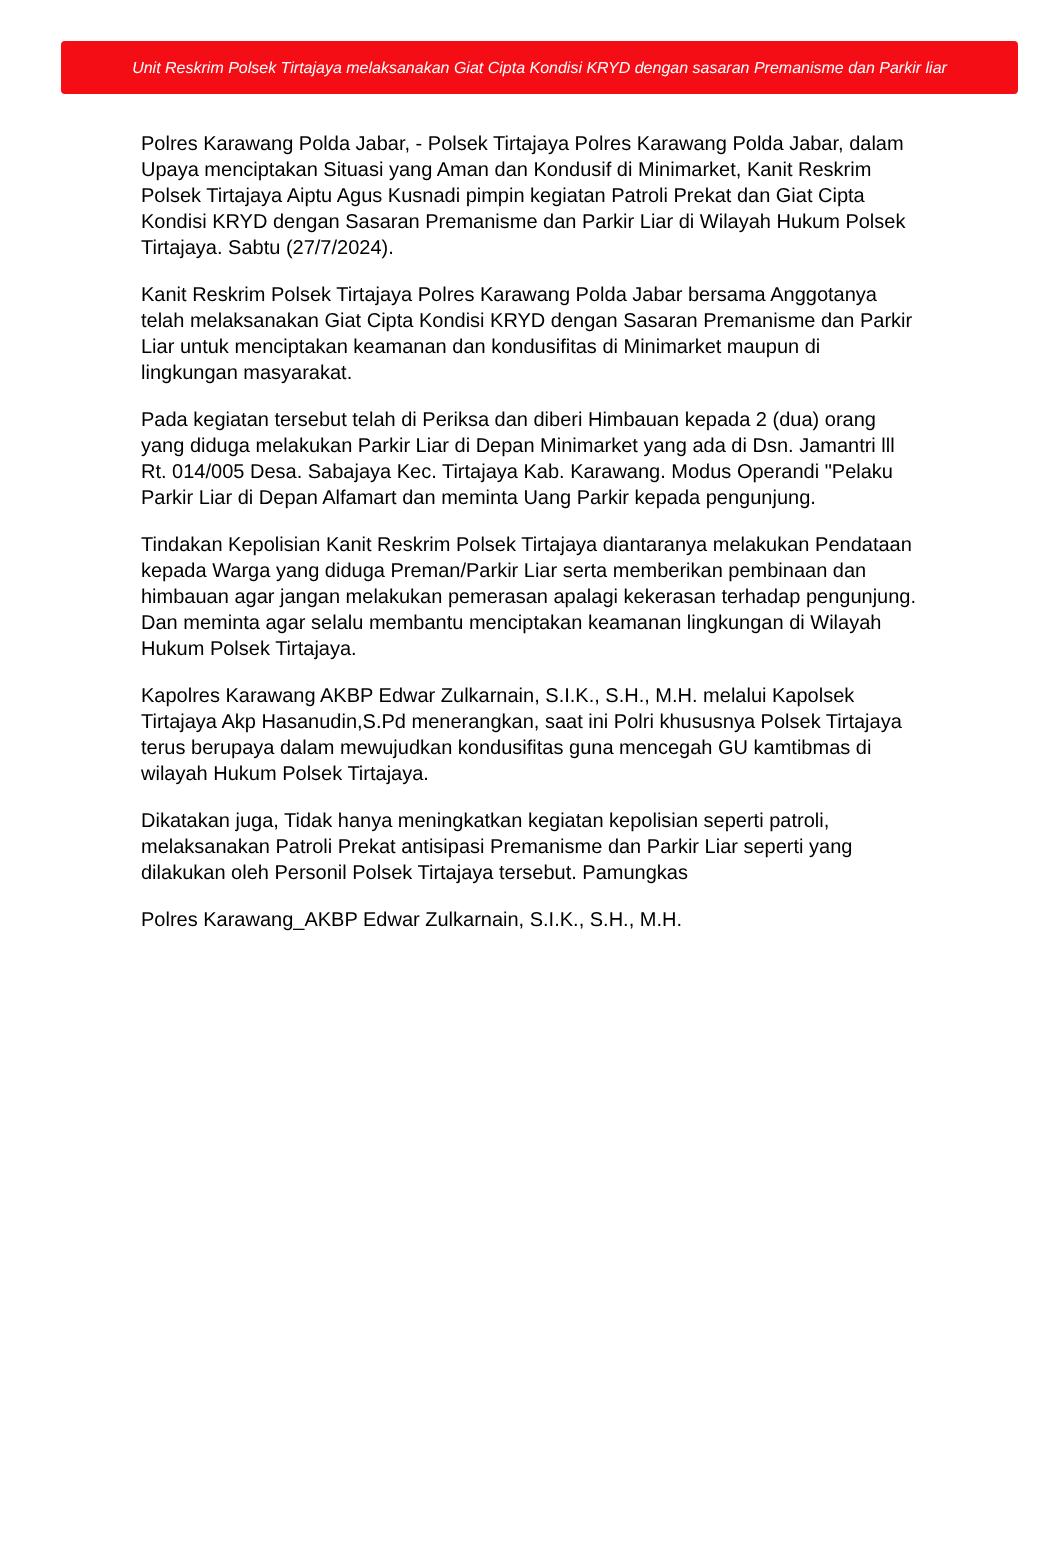Unit Reskrim Polsek Tirtajaya melaksanakan Giat Cipta Kondisi KRYD dengan sasaran Premanisme dan Parkir liar
Polres Karawang Polda Jabar, - Polsek Tirtajaya Polres Karawang Polda Jabar, dalam Upaya menciptakan Situasi yang Aman dan Kondusif di Minimarket, Kanit Reskrim Polsek Tirtajaya Aiptu Agus Kusnadi pimpin kegiatan Patroli Prekat dan Giat Cipta Kondisi KRYD dengan Sasaran Premanisme dan Parkir Liar di Wilayah Hukum Polsek Tirtajaya. Sabtu (27/7/2024).
Kanit Reskrim Polsek Tirtajaya Polres Karawang Polda Jabar bersama Anggotanya telah melaksanakan Giat Cipta Kondisi KRYD dengan Sasaran Premanisme dan Parkir Liar untuk menciptakan keamanan dan kondusifitas di Minimarket maupun di lingkungan masyarakat.
Pada kegiatan tersebut telah di Periksa dan diberi Himbauan kepada 2 (dua) orang yang diduga melakukan Parkir Liar di Depan Minimarket yang ada di Dsn. Jamantri lll Rt. 014/005 Desa. Sabajaya Kec. Tirtajaya Kab. Karawang. Modus Operandi "Pelaku Parkir Liar di Depan Alfamart dan meminta Uang Parkir kepada pengunjung.
Tindakan Kepolisian Kanit Reskrim Polsek Tirtajaya diantaranya melakukan Pendataan kepada Warga yang diduga Preman/Parkir Liar serta memberikan pembinaan dan himbauan agar jangan melakukan pemerasan apalagi kekerasan terhadap pengunjung. Dan meminta agar selalu membantu menciptakan keamanan lingkungan di Wilayah Hukum Polsek Tirtajaya.
Kapolres Karawang AKBP Edwar Zulkarnain, S.I.K., S.H., M.H. melalui Kapolsek Tirtajaya Akp Hasanudin,S.Pd menerangkan, saat ini Polri khususnya Polsek Tirtajaya terus berupaya dalam mewujudkan kondusifitas guna mencegah GU kamtibmas di wilayah Hukum Polsek Tirtajaya.
Dikatakan juga, Tidak hanya meningkatkan kegiatan kepolisian seperti patroli, melaksanakan Patroli Prekat antisipasi Premanisme dan Parkir Liar seperti yang dilakukan oleh Personil Polsek Tirtajaya tersebut. Pamungkas
Polres Karawang_AKBP Edwar Zulkarnain, S.I.K., S.H., M.H.